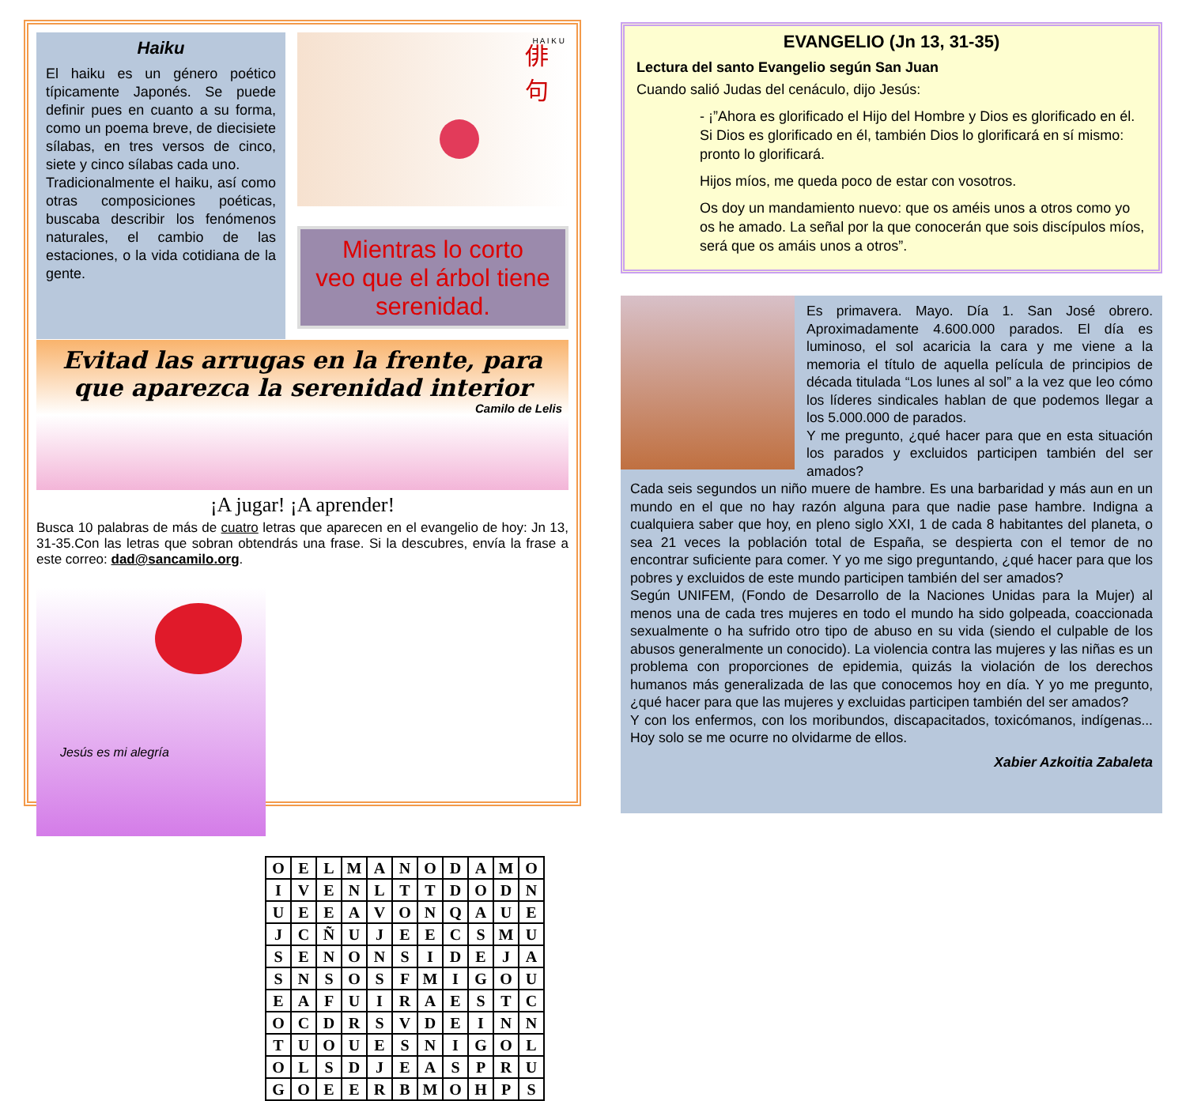Haiku
El haiku es un género poético típicamente Japonés. Se puede definir pues en cuanto a su forma, como un poema breve, de diecisiete sílabas, en tres versos de cinco, siete y cinco sílabas cada uno.
Tradicionalmente el haiku, así como otras composiciones poéticas, buscaba describir los fenómenos naturales, el cambio de las estaciones, o la vida cotidiana de la gente.
俳
句
H A I K U
Mientras lo corto
veo que el árbol tiene
serenidad.
Evitad las arrugas en la frente, para que aparezca la serenidad interior
Camilo de Lelis
¡A jugar! ¡A aprender!
Busca 10 palabras de más de cuatro letras que aparecen en el evangelio de hoy: Jn 13, 31-35.Con las letras que sobran obtendrás una frase. Si la descubres, envía la frase a este correo: dad@sancamilo.org.
Jesús es mi alegría
| O | E | L | M | A | N | O | D | A | M | O |
| I | V | E | N | L | T | T | D | O | D | N |
| U | E | E | A | V | O | N | Q | A | U | E |
| J | C | Ñ | U | J | E | E | C | S | M | U |
| S | E | N | O | N | S | I | D | E | J | A |
| S | N | S | O | S | F | M | I | G | O | U |
| E | A | F | U | I | R | A | E | S | T | C |
| O | C | D | R | S | V | D | E | I | N | N |
| T | U | O | U | E | S | N | I | G | O | L |
| O | L | S | D | J | E | A | S | P | R | U |
| G | O | E | E | R | B | M | O | H | P | S |
EVANGELIO (Jn 13, 31-35)
Lectura del santo Evangelio según San Juan
Cuando salió Judas del cenáculo, dijo Jesús:
- ¡”Ahora es glorificado el Hijo del Hombre y Dios es glorificado en él. Si Dios es glorificado en él, también Dios lo glorificará en sí mismo: pronto lo glorificará.
Hijos míos, me queda poco de estar con vosotros.
Os doy un mandamiento nuevo: que os améis unos a otros como yo os he amado. La señal por la que conocerán que sois discípulos míos, será que os amáis unos a otros”.
Es primavera. Mayo. Día 1. San José obrero. Aproximadamente 4.600.000 parados. El día es luminoso, el sol acaricia la cara y me viene a la memoria el título de aquella película de principios de década titulada “Los lunes al sol” a la vez que leo cómo los líderes sindicales hablan de que podemos llegar a los 5.000.000 de parados.
Y me pregunto, ¿qué hacer para que en esta situación los parados y excluidos participen también del ser amados?
Cada seis segundos un niño muere de hambre. Es una barbaridad y más aun en un mundo en el que no hay razón alguna para que nadie pase hambre. Indigna a cualquiera saber que hoy, en pleno siglo XXI, 1 de cada 8 habitantes del planeta, o sea 21 veces la población total de España, se despierta con el temor de no encontrar suficiente para comer. Y yo me sigo preguntando, ¿qué hacer para que los pobres y excluidos de este mundo participen también del ser amados?
Según UNIFEM, (Fondo de Desarrollo de la Naciones Unidas para la Mujer) al menos una de cada tres mujeres en todo el mundo ha sido golpeada, coaccionada sexualmente o ha sufrido otro tipo de abuso en su vida (siendo el culpable de los abusos generalmente un conocido). La violencia contra las mujeres y las niñas es un problema con proporciones de epidemia, quizás la violación de los derechos humanos más generalizada de las que conocemos hoy en día. Y yo me pregunto, ¿qué hacer para que las mujeres y excluidas participen también del ser amados?
Y con los enfermos, con los moribundos, discapacitados, toxicómanos, indígenas... Hoy solo se me ocurre no olvidarme de ellos.
Xabier Azkoitia Zabaleta